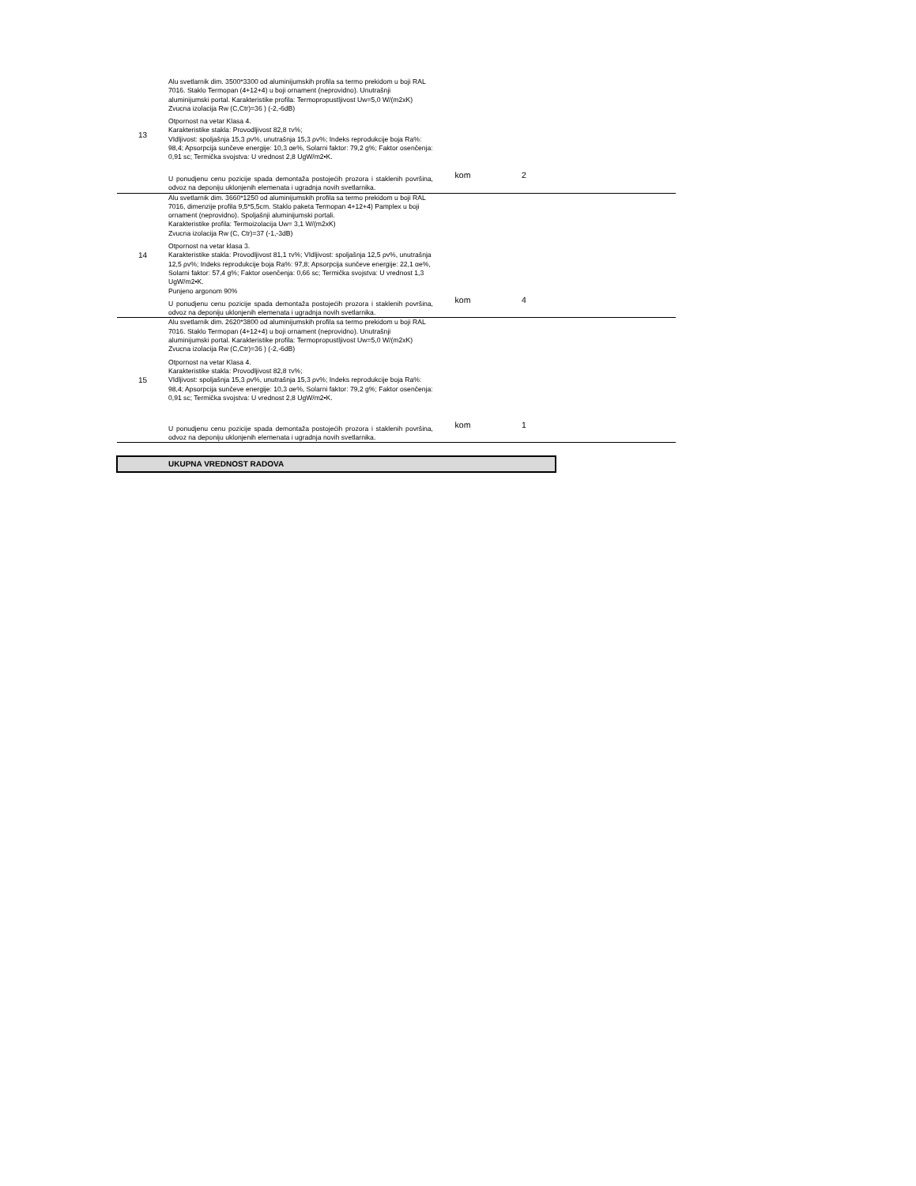| 13 | Alu svetlarnik dim. 3500*3300 od aluminijumskih profila sa termo prekidom u boji RAL 7016. Staklo Termopan (4+12+4) u boji ornament (neprovidno). Unutrašnji aluminijumski portal. Karakteristike profila: Termopropustljivost Uw=5,0 W/(m2xK) Zvucna izolacija Rw (C,Ctr)=36 ) (-2,-6dB) Otpornost na vetar Klasa 4. Karakteristike stakla: Provodljivost 82,8 τv%; VIdljivost: spoljašnja 15,3 ρv%, unutrašnja 15,3 ρv%; Indeks reprodukcije boja Ra%: 98,4; Apsorpcija sunčeve energije: 10,3 αe%, Solarni faktor: 79,2 g%; Faktor osenčenja: 0,91 sc; Termička svojstva: U vrednost 2,8 UgW/m2•K. U ponudjenu cenu pozicije spada demontaža postojećih prozora i staklenih površina, odvoz na deponiju uklonjenih elemenata i ugradnja novih svetlarnika. | kom | 2 | |
| 14 | Alu svetlarnik dim. 3660*1250 od aluminijumskih profila sa termo prekidom u boji RAL 7016, dimenzije profila 9,5*5,5cm. Staklo paketa Termopan 4+12+4) Pamplex u boji ornament (neprovidno). Spoljašnji aluminijumski portali. Karakteristike profila: Termoizolacija Uw= 3,1 W/(m2xK) Zvucna izolacija Rw (C, Ctr)=37 (-1,-3dB) Otpornost na vetar klasa 3. Karakteristike stakla: Provodljivost 81,1 τv%; VIdljivost: spoljašnja 12,5 ρv%, unutrašnja 12,5 ρv%; Indeks reprodukcije boja Ra%: 97,8; Apsorpcija sunčeve energije: 22,1 αe%, Solarni faktor: 57,4 g%; Faktor osenčenja: 0,66 sc; Termička svojstva: U vrednost 1,3 UgW/m2•K. Punjeno argonom 90% U ponudjenu cenu pozicije spada demontaža postojećih prozora i staklenih površina, odvoz na deponiju uklonjenih elemenata i ugradnja novih svetlarnika. | kom | 4 | |
| 15 | Alu svetlarnik dim. 2620*3800 od aluminijumskih profila sa termo prekidom u boji RAL 7016. Staklo Termopan (4+12+4) u boji ornament (neprovidno). Unutrašnji aluminijumski portal. Karakteristike profila: Termopropustljivost Uw=5,0 W/(m2xK) Zvucna izolacija Rw (C,Ctr)=36 ) (-2,-6dB) Otpornost na vetar Klasa 4. Karakteristike stakla: Provodljivost 82,8 τv%; VIdljivost: spoljašnja 15,3 ρv%, unutrašnja 15,3 ρv%; Indeks reprodukcije boja Ra%: 98,4; Apsorpcija sunčeve energije: 10,3 αe%, Solarni faktor: 79,2 g%; Faktor osenčenja: 0,91 sc; Termička svojstva: U vrednost 2,8 UgW/m2•K. U ponudjenu cenu pozicije spada demontaža postojećih prozora i staklenih površina, odvoz na deponiju uklonjenih elemenata i ugradnja novih svetlarnika. | kom | 1 | |
| | UKUPNA VREDNOST RADOVA | | | |